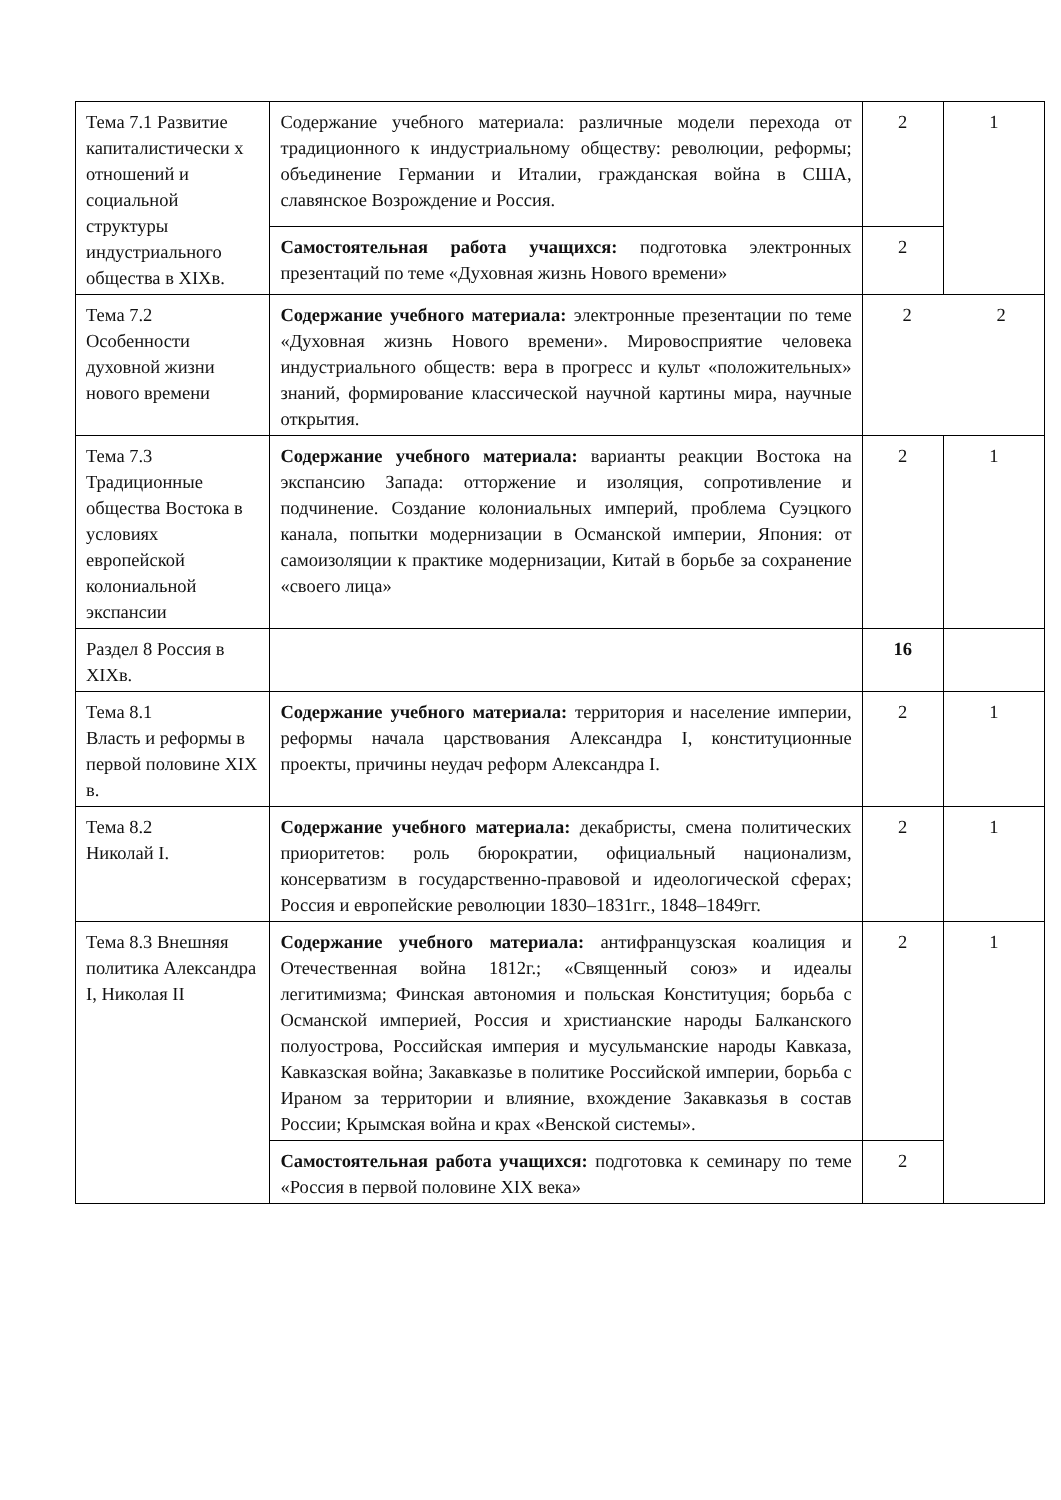| Тема 7.1 Развитие капиталистически х отношений и социальной структуры индустриального общества в XIXв. | Содержание учебного материала: различные модели перехода от традиционного к индустриальному обществу: революции, реформы; объединение Германии и Италии, гражданская война в США, славянское Возрождение и Россия. | 2 | 1 |
| | Самостоятельная работа учащихся: подготовка электронных презентаций по теме «Духовная жизнь Нового времени» | 2 | |
| Тема 7.2 Особенности духовной жизни нового времени | Содержание учебного материала: электронные презентации по теме «Духовная жизнь Нового времени». Мировосприятие человека индустриального обществ: вера в прогресс и культ «положительных» знаний, формирование классической научной картины мира, научные открытия. | 2 2 | |
| Тема 7.3 Традиционные общества Востока в условиях европейской колониальной экспансии | Содержание учебного материала: варианты реакции Востока на экспансию Запада: отторжение и изоляция, сопротивление и подчинение. Создание колониальных империй, проблема Суэцкого канала, попытки модернизации в Османской империи, Япония: от самоизоляции к практике модернизации, Китай в борьбе за сохранение «своего лица» | 2 | 1 |
| Раздел 8 Россия в XIXв. | | 16 | |
| Тема 8.1 Власть и реформы в первой половине XIX в. | Содержание учебного материала: территория и население империи, реформы начала царствования Александра I, конституционные проекты, причины неудач реформ Александра I. | 2 | 1 |
| Тема 8.2 Николай I. | Содержание учебного материала: декабристы, смена политических приоритетов: роль бюрократии, официальный национализм, консерватизм в государственно-правовой и идеологической сферах; Россия и европейские революции 1830–1831гг., 1848–1849гг. | 2 | 1 |
| Тема 8.3 Внешняя политика Александра I, Николая II | Содержание учебного материала: антифранцузская коалиция и Отечественная война 1812г.; «Священный союз» и идеалы легитимизма; Финская автономия и польская Конституция; борьба с Османской империей, Россия и христианские народы Балканского полуострова, Российская империя и мусульманские народы Кавказа, Кавказская война; Закавказье в политике Российской империи, борьба с Ираном за территории и влияние, вхождение Закавказья в состав России; Крымская война и крах «Венской системы». | 2 | 1 |
| | Самостоятельная работа учащихся: подготовка к семинару по теме «Россия в первой половине XIX века» | 2 | |